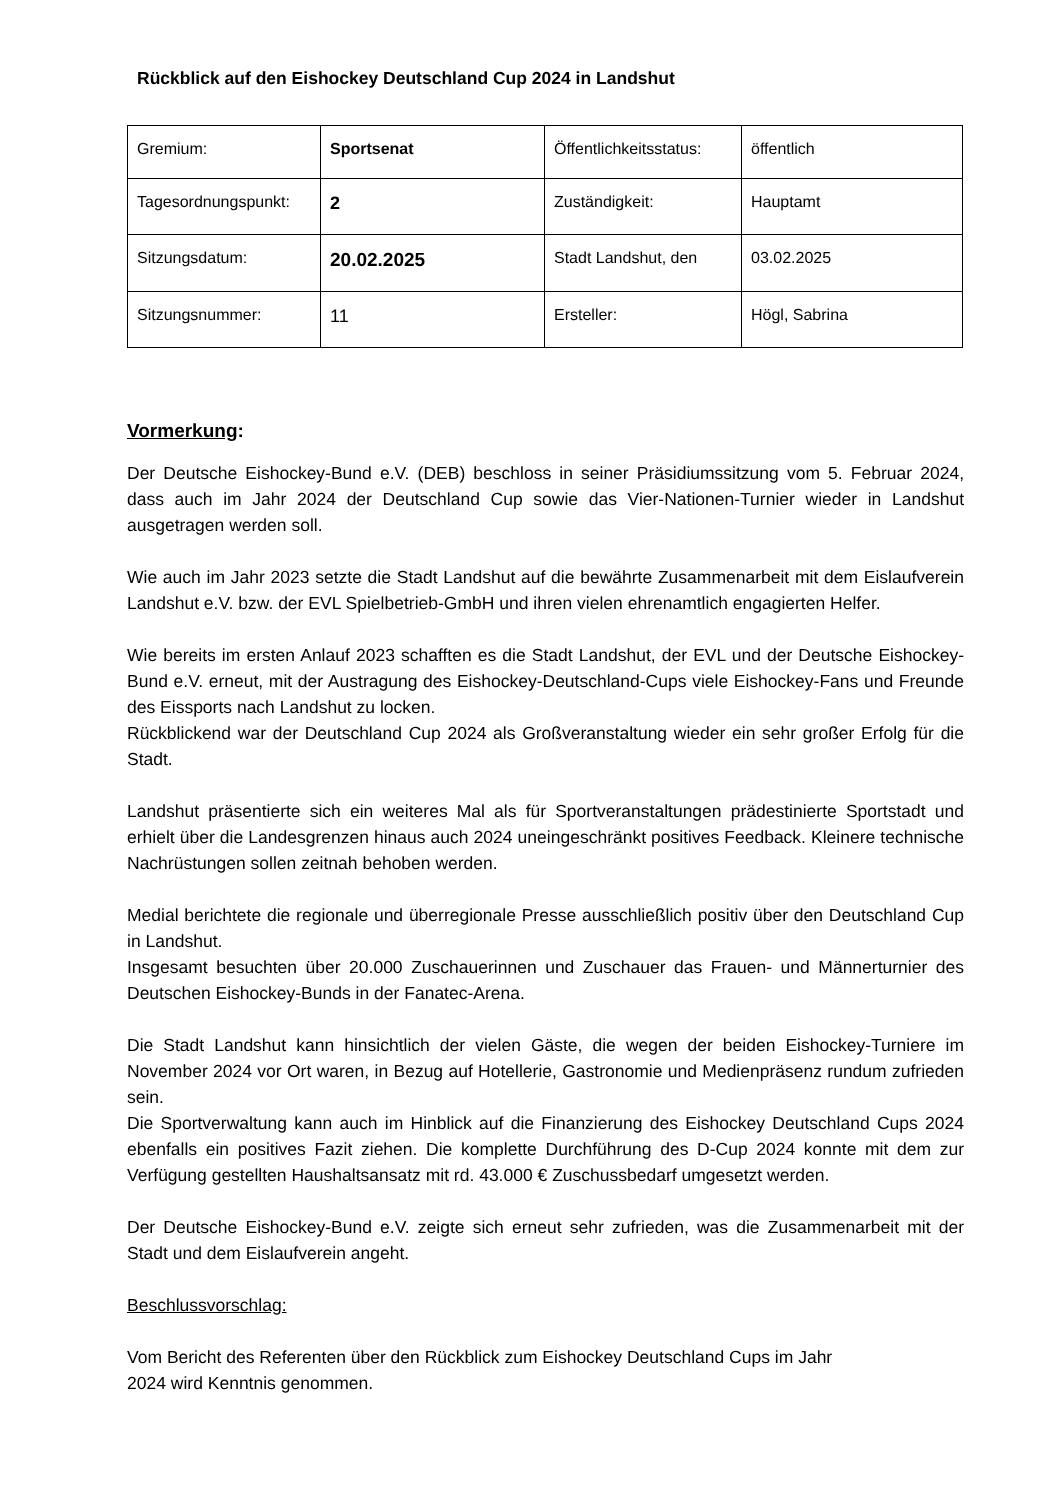Rückblick auf den Eishockey Deutschland Cup 2024 in Landshut
| Gremium: | Sportsenat | Öffentlichkeitsstatus: | öffentlich |
| Tagesordnungspunkt: | 2 | Zuständigkeit: | Hauptamt |
| Sitzungsdatum: | 20.02.2025 | Stadt Landshut, den | 03.02.2025 |
| Sitzungsnummer: | 11 | Ersteller: | Högl, Sabrina |
Vormerkung:
Der Deutsche Eishockey-Bund e.V. (DEB) beschloss in seiner Präsidiumssitzung vom 5. Februar 2024, dass auch im Jahr 2024 der Deutschland Cup sowie das Vier-Nationen-Turnier wieder in Landshut ausgetragen werden soll.
Wie auch im Jahr 2023 setzte die Stadt Landshut auf die bewährte Zusammenarbeit mit dem Eislaufverein Landshut e.V. bzw. der EVL Spielbetrieb-GmbH und ihren vielen ehrenamtlich engagierten Helfer.
Wie bereits im ersten Anlauf 2023 schafften es die Stadt Landshut, der EVL und der Deutsche Eishockey-Bund e.V. erneut, mit der Austragung des Eishockey-Deutschland-Cups viele Eishockey-Fans und Freunde des Eissports nach Landshut zu locken.
Rückblickend war der Deutschland Cup 2024 als Großveranstaltung wieder ein sehr großer Erfolg für die Stadt.
Landshut präsentierte sich ein weiteres Mal als für Sportveranstaltungen prädestinierte Sportstadt und erhielt über die Landesgrenzen hinaus auch 2024 uneingeschränkt positives Feedback. Kleinere technische Nachrüstungen sollen zeitnah behoben werden.
Medial berichtete die regionale und überregionale Presse ausschließlich positiv über den Deutschland Cup in Landshut.
Insgesamt besuchten über 20.000 Zuschauerinnen und Zuschauer das Frauen- und Männerturnier des Deutschen Eishockey-Bunds in der Fanatec-Arena.
Die Stadt Landshut kann hinsichtlich der vielen Gäste, die wegen der beiden Eishockey-Turniere im November 2024 vor Ort waren, in Bezug auf Hotellerie, Gastronomie und Medienpräsenz rundum zufrieden sein.
Die Sportverwaltung kann auch im Hinblick auf die Finanzierung des Eishockey Deutschland Cups 2024 ebenfalls ein positives Fazit ziehen. Die komplette Durchführung des D-Cup 2024 konnte mit dem zur Verfügung gestellten Haushaltsansatz mit rd. 43.000 € Zuschussbedarf umgesetzt werden.
Der Deutsche Eishockey-Bund e.V. zeigte sich erneut sehr zufrieden, was die Zusammenarbeit mit der Stadt und dem Eislaufverein angeht.
Beschlussvorschlag:
Vom Bericht des Referenten über den Rückblick zum Eishockey Deutschland Cups im Jahr
2024 wird Kenntnis genommen.